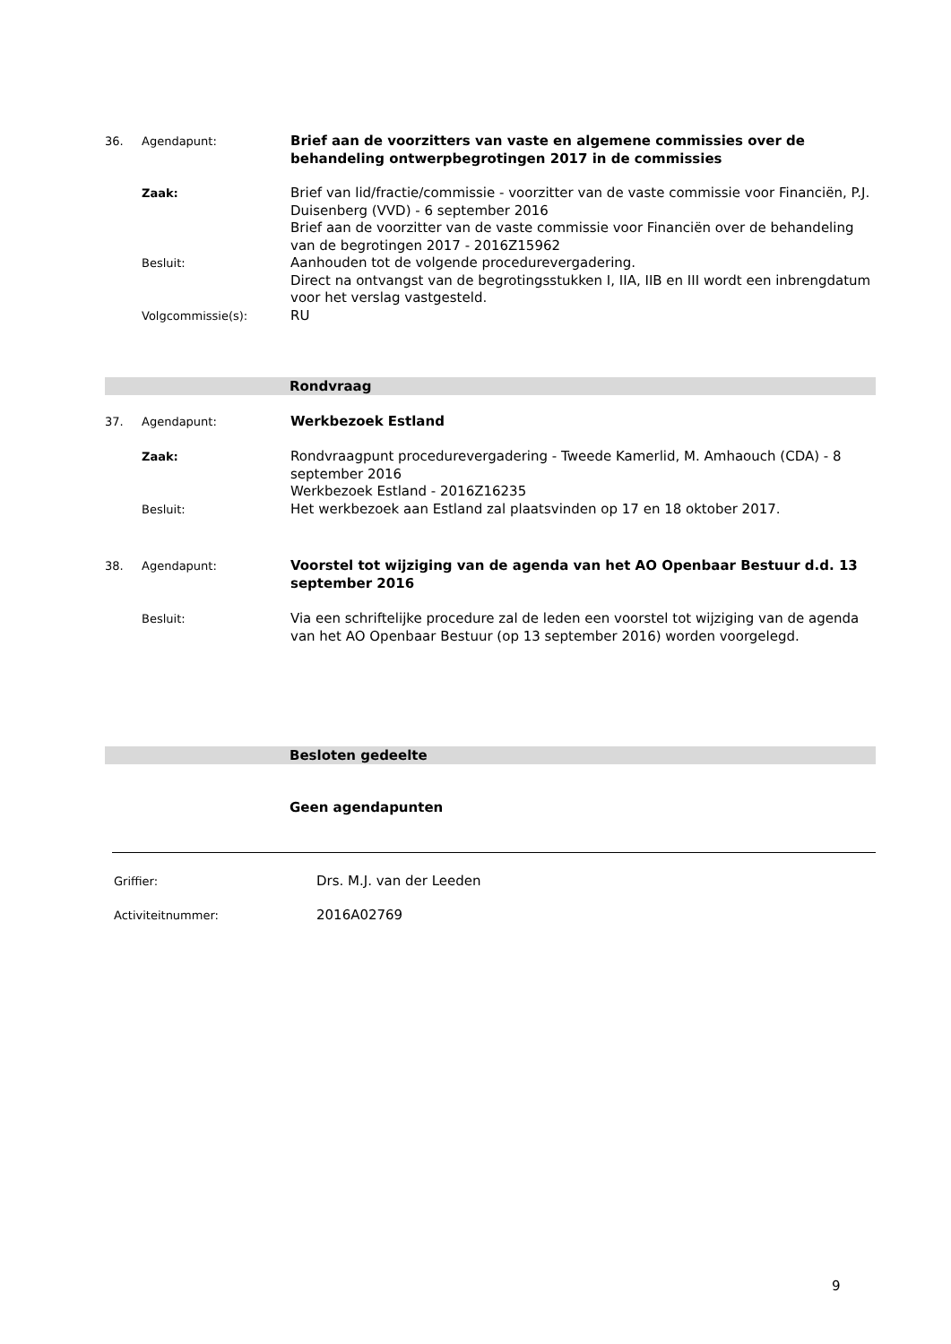36. Agendapunt:
Brief aan de voorzitters van vaste en algemene commissies over de behandeling ontwerpbegrotingen 2017 in de commissies
Zaak:
Besluit:
Volgcommissie(s):
Brief van lid/fractie/commissie - voorzitter van de vaste commissie voor Financiën, P.J. Duisenberg (VVD) - 6 september 2016
Brief aan de voorzitter van de vaste commissie voor Financiën over de behandeling van de begrotingen 2017 - 2016Z15962
Aanhouden tot de volgende procedurevergadering.
Direct na ontvangst van de begrotingsstukken I, IIA, IIB en III wordt een inbrengdatum voor het verslag vastgesteld.
RU
Rondvraag
37. Agendapunt:
Werkbezoek Estland
Zaak:
Besluit:
Rondvraagpunt procedurevergadering - Tweede Kamerlid, M. Amhaouch (CDA) - 8 september 2016
Werkbezoek Estland - 2016Z16235
Het werkbezoek aan Estland zal plaatsvinden op 17 en 18 oktober 2017.
38. Agendapunt:
Voorstel tot wijziging van de agenda van het AO Openbaar Bestuur d.d. 13 september 2016
Besluit:
Via een schriftelijke procedure zal de leden een voorstel tot wijziging van de agenda van het AO Openbaar Bestuur (op 13 september 2016) worden voorgelegd.
Besloten gedeelte
Geen agendapunten
Griffier:
Drs. M.J. van der Leeden
Activiteitnummer:
2016A02769
9